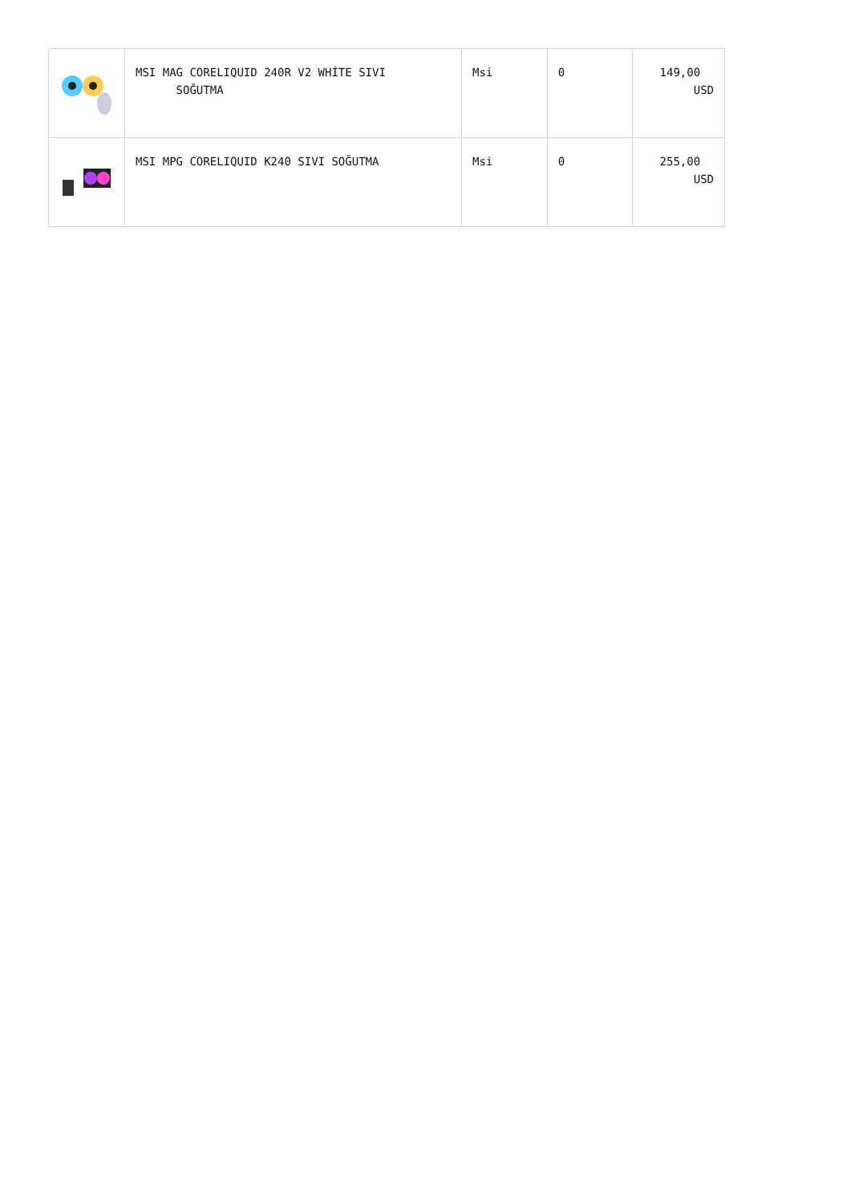| | MSI MAG CORELIQUID 240R V2 WHİTE SIVI SOĞUTMA | Msi | 0 | 149,00 USD |
| | MSI MPG CORELIQUID K240 SIVI SOĞUTMA | Msi | 0 | 255,00 USD |